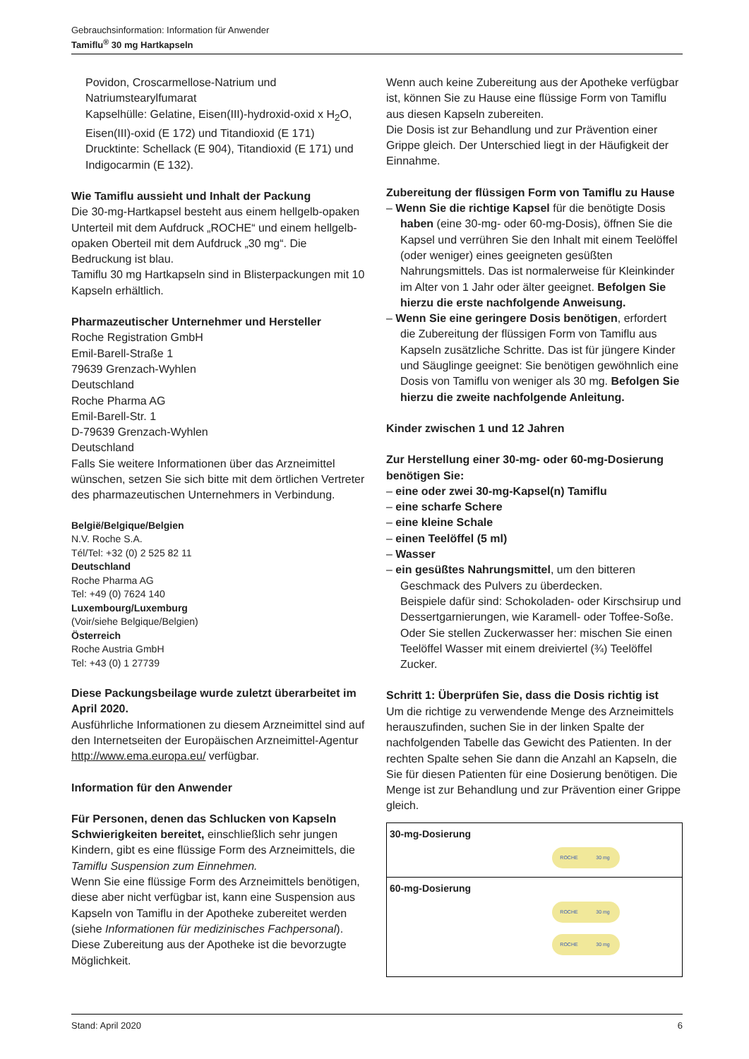Gebrauchsinformation: Information für Anwender
Tamiflu<sup>®</sup> 30 mg Hartkapseln
Povidon, Croscarmellose-Natrium und Natriumstearylfumarat
Kapselhülle: Gelatine, Eisen(III)-hydroxid-oxid x H<sub>2</sub>O, Eisen(III)-oxid (E 172) und Titandioxid (E 171)
Drucktinte: Schellack (E 904), Titandioxid (E 171) und Indigocarmin (E 132).
Wie Tamiflu aussieht und Inhalt der Packung
Die 30-mg-Hartkapsel besteht aus einem hellgelb-opaken Unterteil mit dem Aufdruck „ROCHE“ und einem hellgelb-opaken Oberteil mit dem Aufdruck „30 mg“. Die Bedruckung ist blau.
Tamiflu 30 mg Hartkapseln sind in Blisterpackungen mit 10 Kapseln erhältlich.
Pharmazeutischer Unternehmer und Hersteller
Roche Registration GmbH
Emil-Barell-Straße 1
79639 Grenzach-Wyhlen
Deutschland
Roche Pharma AG
Emil-Barell-Str. 1
D-79639 Grenzach-Wyhlen
Deutschland
Falls Sie weitere Informationen über das Arzneimittel wünschen, setzen Sie sich bitte mit dem örtlichen Vertreter des pharmazeutischen Unternehmers in Verbindung.
België/Belgique/Belgien
N.V. Roche S.A.
Tél/Tel: +32 (0) 2 525 82 11
Deutschland
Roche Pharma AG
Tel: +49 (0) 7624 140
Luxembourg/Luxemburg
(Voir/siehe Belgique/Belgien)
Österreich
Roche Austria GmbH
Tel: +43 (0) 1 27739
Diese Packungsbeilage wurde zuletzt überarbeitet im April 2020.
Ausführliche Informationen zu diesem Arzneimittel sind auf den Internetseiten der Europäischen Arzneimittel-Agentur http://www.ema.europa.eu/ verfügbar.
Information für den Anwender
Für Personen, denen das Schlucken von Kapseln Schwierigkeiten bereitet, einschließlich sehr jungen Kindern, gibt es eine flüssige Form des Arzneimittels, die Tamiflu Suspension zum Einnehmen.
Wenn Sie eine flüssige Form des Arzneimittels benötigen, diese aber nicht verfügbar ist, kann eine Suspension aus Kapseln von Tamiflu in der Apotheke zubereitet werden (siehe Informationen für medizinisches Fachpersonal).
Diese Zubereitung aus der Apotheke ist die bevorzugte Möglichkeit.
Wenn auch keine Zubereitung aus der Apotheke verfügbar ist, können Sie zu Hause eine flüssige Form von Tamiflu aus diesen Kapseln zubereiten.
Die Dosis ist zur Behandlung und zur Prävention einer Grippe gleich. Der Unterschied liegt in der Häufigkeit der Einnahme.
Zubereitung der flüssigen Form von Tamiflu zu Hause
– Wenn Sie die richtige Kapsel für die benötigte Dosis haben (eine 30-mg- oder 60-mg-Dosis), öffnen Sie die Kapsel und verrühren Sie den Inhalt mit einem Teelöffel (oder weniger) eines geeigneten gesüßten Nahrungsmittels. Das ist normalerweise für Kleinkinder im Alter von 1 Jahr oder älter geeignet. Befolgen Sie hierzu die erste nachfolgende Anweisung.
– Wenn Sie eine geringere Dosis benötigen, erfordert die Zubereitung der flüssigen Form von Tamiflu aus Kapseln zusätzliche Schritte. Das ist für jüngere Kinder und Säuglinge geeignet: Sie benötigen gewöhnlich eine Dosis von Tamiflu von weniger als 30 mg. Befolgen Sie hierzu die zweite nachfolgende Anleitung.
Kinder zwischen 1 und 12 Jahren
Zur Herstellung einer 30-mg- oder 60-mg-Dosierung benötigen Sie:
– eine oder zwei 30-mg-Kapsel(n) Tamiflu
– eine scharfe Schere
– eine kleine Schale
– einen Teelöffel (5 ml)
– Wasser
– ein gesüßtes Nahrungsmittel, um den bitteren Geschmack des Pulvers zu überdecken.
Beispiele dafür sind: Schokoladen- oder Kirschsirup und Dessertgarnierungen, wie Karamell- oder Toffee-Soße.
Oder Sie stellen Zuckerwasser her: mischen Sie einen Teelöffel Wasser mit einem dreiviertel (¾) Teelöffel Zucker.
Schritt 1: Überprüfen Sie, dass die Dosis richtig ist
Um die richtige zu verwendende Menge des Arzneimittels herauszufinden, suchen Sie in der linken Spalte der nachfolgenden Tabelle das Gewicht des Patienten. In der rechten Spalte sehen Sie dann die Anzahl an Kapseln, die Sie für diesen Patienten für eine Dosierung benötigen. Die Menge ist zur Behandlung und zur Prävention einer Grippe gleich.
| 30-mg-Dosierung ROCHE 30 mg |
| 60-mg-Dosierung ROCHE 30 mg ROCHE 30 mg |
Stand: April 2020 6